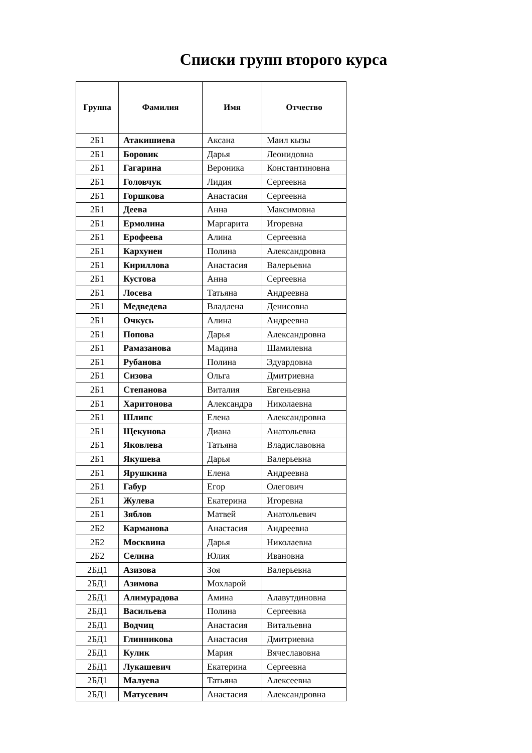Списки групп второго курса
| Группа | Фамилия | Имя | Отчество |
| --- | --- | --- | --- |
| 2Б1 | Атакишиева | Аксана | Маил кызы |
| 2Б1 | Боровик | Дарья | Леонидовна |
| 2Б1 | Гагарина | Вероника | Константиновна |
| 2Б1 | Головчук | Лидия | Сергеевна |
| 2Б1 | Горшкова | Анастасия | Сергеевна |
| 2Б1 | Деева | Анна | Максимовна |
| 2Б1 | Ермолина | Маргарита | Игоревна |
| 2Б1 | Ерофеева | Алина | Сергеевна |
| 2Б1 | Кархунен | Полина | Александровна |
| 2Б1 | Кириллова | Анастасия | Валерьевна |
| 2Б1 | Кустова | Анна | Сергеевна |
| 2Б1 | Лосева | Татьяна | Андреевна |
| 2Б1 | Медведева | Владлена | Денисовна |
| 2Б1 | Очкусь | Алина | Андреевна |
| 2Б1 | Попова | Дарья | Александровна |
| 2Б1 | Рамазанова | Мадина | Шамилевна |
| 2Б1 | Рубанова | Полина | Эдуардовна |
| 2Б1 | Сизова | Ольга | Дмитриевна |
| 2Б1 | Степанова | Виталия | Евгеньевна |
| 2Б1 | Харитонова | Александра | Николаевна |
| 2Б1 | Шлипс | Елена | Александровна |
| 2Б1 | Щекунова | Диана | Анатольевна |
| 2Б1 | Яковлева | Татьяна | Владиславовна |
| 2Б1 | Якушева | Дарья | Валерьевна |
| 2Б1 | Ярушкина | Елена | Андреевна |
| 2Б1 | Габур | Егор | Олегович |
| 2Б1 | Жулева | Екатерина | Игоревна |
| 2Б1 | Зяблов | Матвей | Анатольевич |
| 2Б2 | Карманова | Анастасия | Андреевна |
| 2Б2 | Москвина | Дарья | Николаевна |
| 2Б2 | Селина | Юлия | Ивановна |
| 2БД1 | Азизова | Зоя | Валерьевна |
| 2БД1 | Азимова | Мохларой | |
| 2БД1 | Алимурадова | Амина | Алавутдиновна |
| 2БД1 | Васильева | Полина | Сергеевна |
| 2БД1 | Водчиц | Анастасия | Витальевна |
| 2БД1 | Глинникова | Анастасия | Дмитриевна |
| 2БД1 | Кулик | Мария | Вячеславовна |
| 2БД1 | Лукашевич | Екатерина | Сергеевна |
| 2БД1 | Малуева | Татьяна | Алексеевна |
| 2БД1 | Матусевич | Анастасия | Александровна |